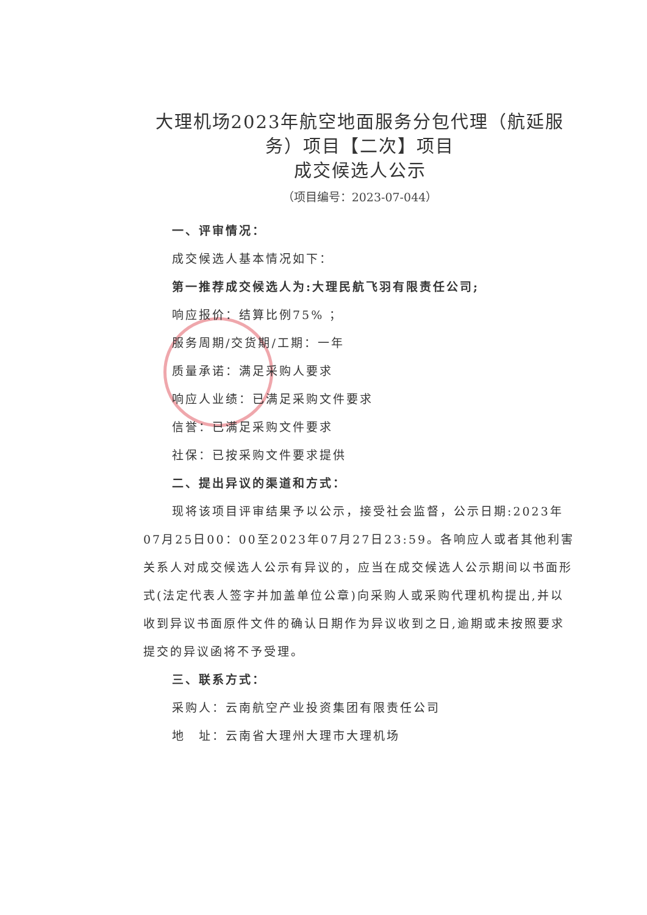大理机场2023年航空地面服务分包代理（航延服务）项目【二次】项目
成交候选人公示
（项目编号：2023-07-044）
一、评审情况：
成交候选人基本情况如下：
第一推荐成交候选人为:大理民航飞羽有限责任公司;
响应报价：结算比例75% ；
服务周期/交货期/工期：一年
质量承诺：满足采购人要求
响应人业绩：已满足采购文件要求
信誉：已满足采购文件要求
社保：已按采购文件要求提供
二、提出异议的渠道和方式：
现将该项目评审结果予以公示，接受社会监督，公示日期:2023年07月25日00：00至2023年07月27日23:59。各响应人或者其他利害关系人对成交候选人公示有异议的，应当在成交候选人公示期间以书面形式(法定代表人签字并加盖单位公章)向采购人或采购代理机构提出,并以收到异议书面原件文件的确认日期作为异议收到之日,逾期或未按照要求提交的异议函将不予受理。
三、联系方式：
采购人：云南航空产业投资集团有限责任公司
地　址：云南省大理州大理市大理机场